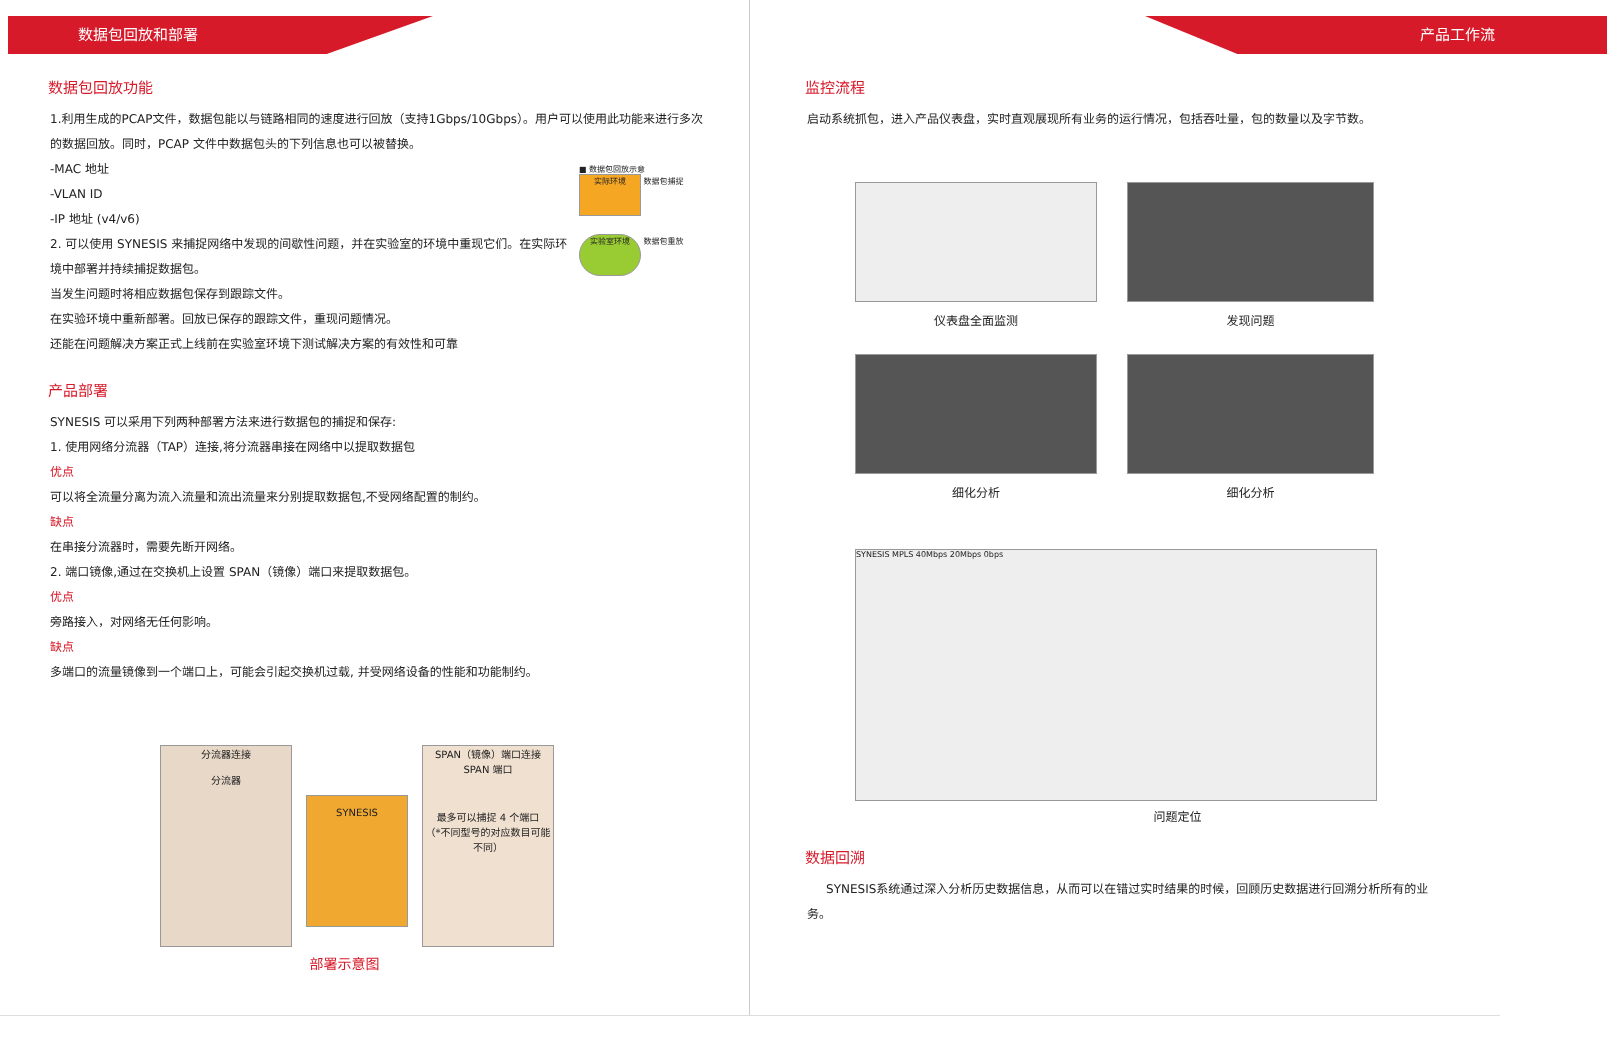数据包回放和部署
数据包回放功能
1.利用生成的PCAP文件，数据包能以与链路相同的速度进行回放（支持1Gbps/10Gbps）。用户可以使用此功能来进行多次的数据回放。同时，PCAP 文件中数据包头的下列信息也可以被替换。
-MAC 地址
-VLAN ID
-IP 地址 (v4/v6)
2. 可以使用 SYNESIS 来捕捉网络中发现的间歇性问题，并在实验室的环境中重现它们。在实际环境中部署并持续捕捉数据包。
当发生问题时将相应数据包保存到跟踪文件。
在实验环境中重新部署。回放已保存的跟踪文件，重现问题情况。
还能在问题解决方案正式上线前在实验室环境下测试解决方案的有效性和可靠
■ 数据包回放示意
实际环境 数据包捕捉
实验室环境 数据包重放
产品部署
SYNESIS 可以采用下列两种部署方法来进行数据包的捕捉和保存:
1. 使用网络分流器（TAP）连接,将分流器串接在网络中以提取数据包
优点
可以将全流量分离为流入流量和流出流量来分别提取数据包,不受网络配置的制约。
缺点
在串接分流器时，需要先断开网络。
2. 端口镜像,通过在交换机上设置 SPAN（镜像）端口来提取数据包。
优点
旁路接入，对网络无任何影响。
缺点
多端口的流量镜像到一个端口上，可能会引起交换机过载, 并受网络设备的性能和功能制约。
分流器连接
分流器
SYNESIS
SPAN（镜像）端口连接
SPAN 端口
最多可以捕捉 4 个端口
（*不同型号的对应数目可能不同）
部署示意图
产品工作流
监控流程
启动系统抓包，进入产品仪表盘，实时直观展现所有业务的运行情况，包括吞吐量，包的数量以及字节数。
仪表盘全面监测 发现问题
细化分析 细化分析
SYNESIS MPLS 40Mbps 20Mbps 0bps
问题定位
数据回溯
SYNESIS系统通过深入分析历史数据信息，从而可以在错过实时结果的时候，回顾历史数据进行回溯分析所有的业务。